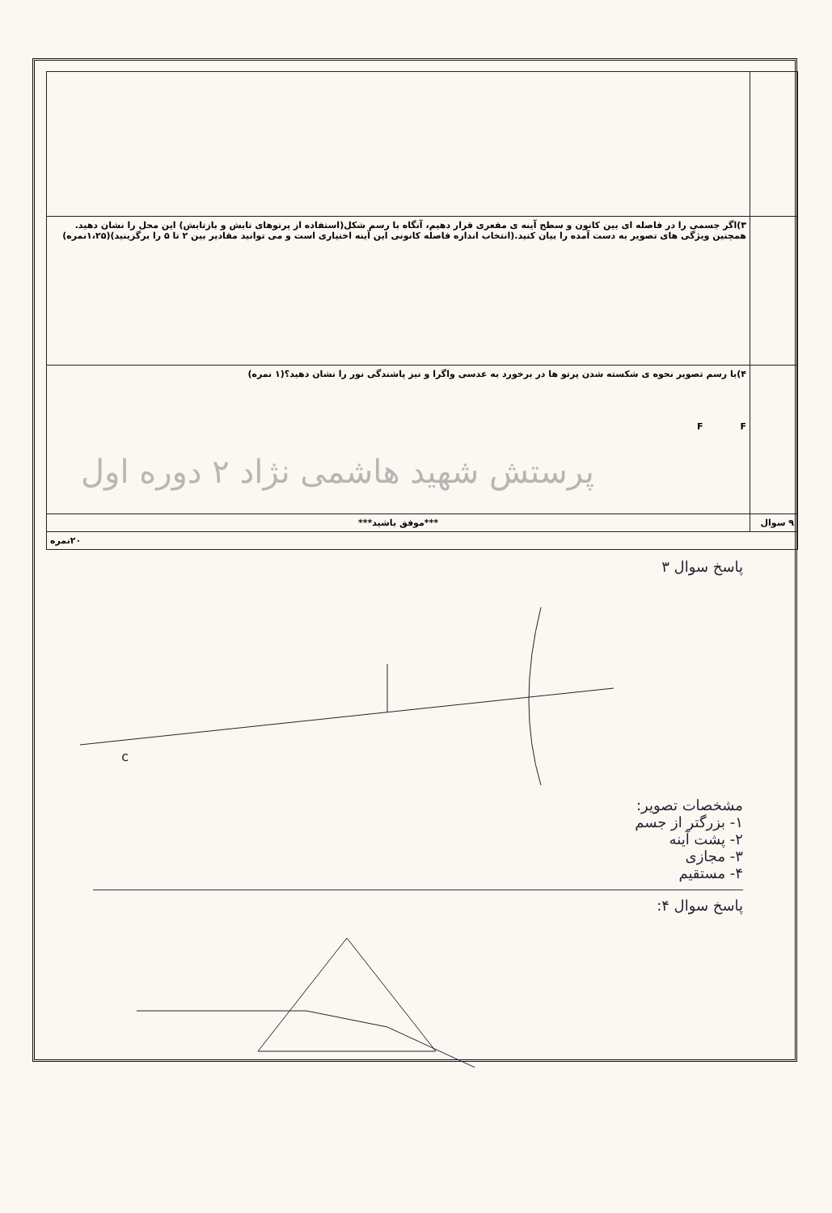| | ۳)اگر جسمی را در فاصله ای بین کانون و سطح آینه ی مقعری قرار دهیم، آنگاه با رسم شکل(استفاده از پرتوهای تابش و بازتابش) این محل را نشان دهید. همچنین ویژگی های تصویر به دست آمده را بیان کنید.(انتخاب اندازه فاصله کانونی این آینه اختیاری است و می توانید مقادیر بین ۲ تا ۵ را برگزینید)(۱،۲۵نمره) |
| | ۴)با رسم تصویر نحوه ی شکسته شدن پرتو ها در برخورد به عدسی واگرا و نیز پاشندگی نور را نشان دهید؟(۱ نمره) F F |
| ۹ سوال | ***موفق باشید*** |
| ۲۰نمره | |
پاسخ سوال ۳
c
مشخصات تصویر:
۱- بزرگتر از جسم
۲- پشت آینه
۳- مجازی
۴- مستقیم
پاسخ سوال ۴:
پرستش شهید هاشمی نژاد ۲ دوره اول